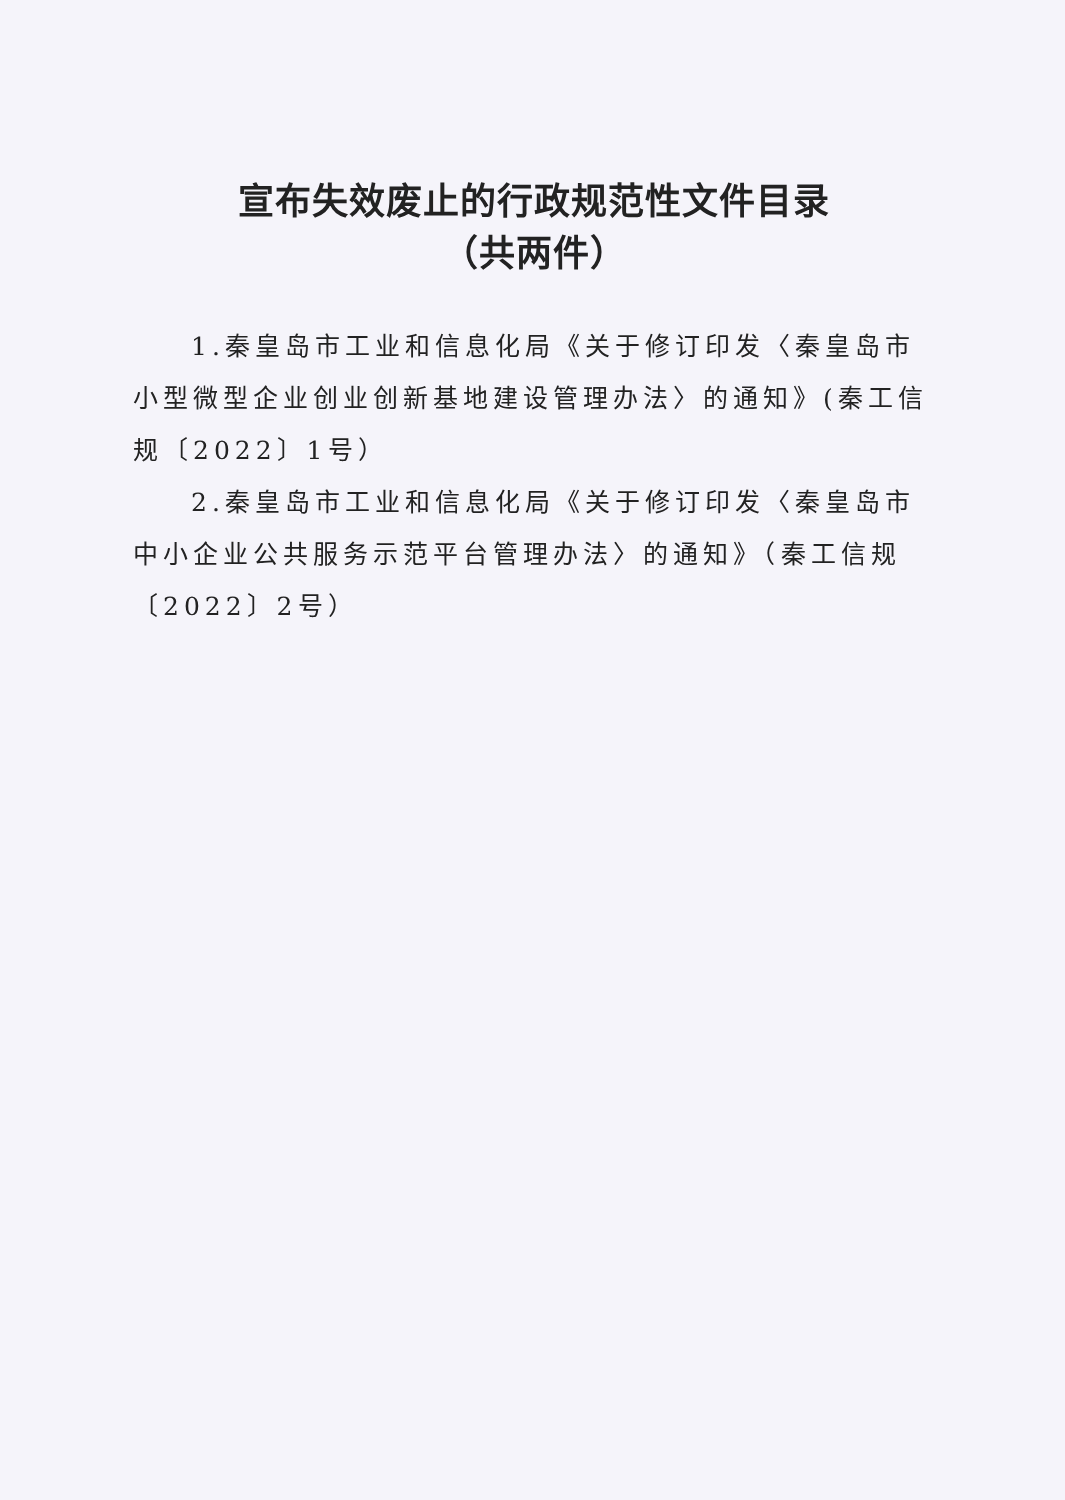宣布失效废止的行政规范性文件目录
（共两件）
1.秦皇岛市工业和信息化局《关于修订印发〈秦皇岛市小型微型企业创业创新基地建设管理办法〉的通知》(秦工信规〔2022〕1号）
2.秦皇岛市工业和信息化局《关于修订印发〈秦皇岛市中小企业公共服务示范平台管理办法〉的通知》（秦工信规〔2022〕2号）